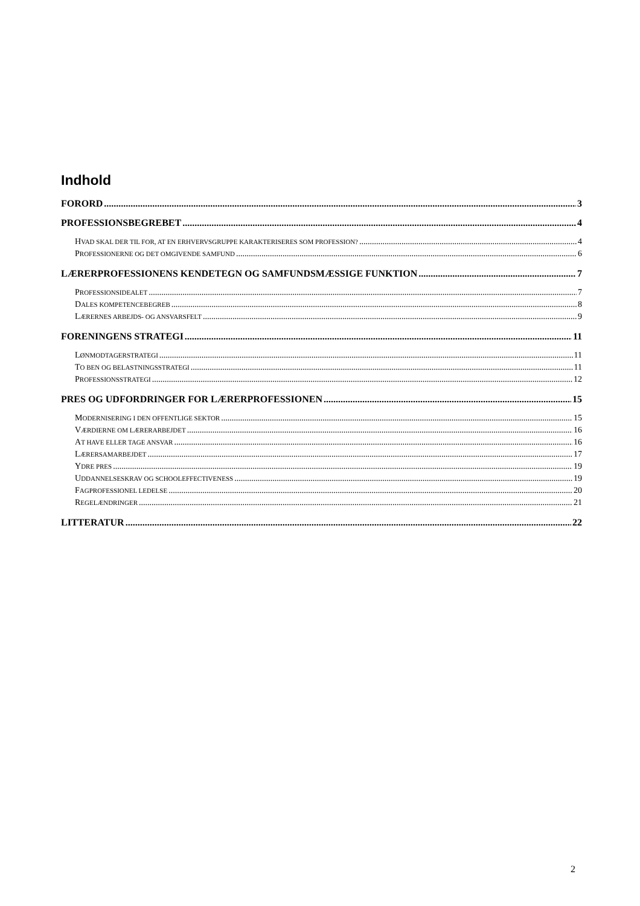Indhold
FORORD 3
PROFESSIONSBEGREBET 4
HVAD SKAL DER TIL FOR, AT EN ERHVERVSGRUPPE KARAKTERISERES SOM PROFESSION? 4
PROFESSIONERNE OG DET OMGIVENDE SAMFUND 6
LÆRERPROFESSIONENS KENDETEGN OG SAMFUNDSMÆSSIGE FUNKTION 7
PROFESSIONSIDEALET 7
DALES KOMPETENCEBEGREB 8
LÆRERNES ARBEJDS- OG ANSVARSFELT 9
FORENINGENS STRATEGI 11
LØNMODTAGERSTRATEGI 11
TO BEN OG BELASTNINGSSTRATEGI 11
PROFESSIONSSTRATEGI 12
PRES OG UDFORDRINGER FOR LÆRERPROFESSIONEN 15
MODERNISERING I DEN OFFENTLIGE SEKTOR 15
VÆRDIERNE OM LÆRERARBEJDET 16
AT HAVE ELLER TAGE ANSVAR 16
LÆRERSAMARBEJDET 17
YDRE PRES 19
UDDANNELSESKRAV OG SCHOOLEFFECTIVENESS 19
FAGPROFESSIONEL LEDELSE 20
REGELÆNDRINGER 21
LITTERATUR 22
2